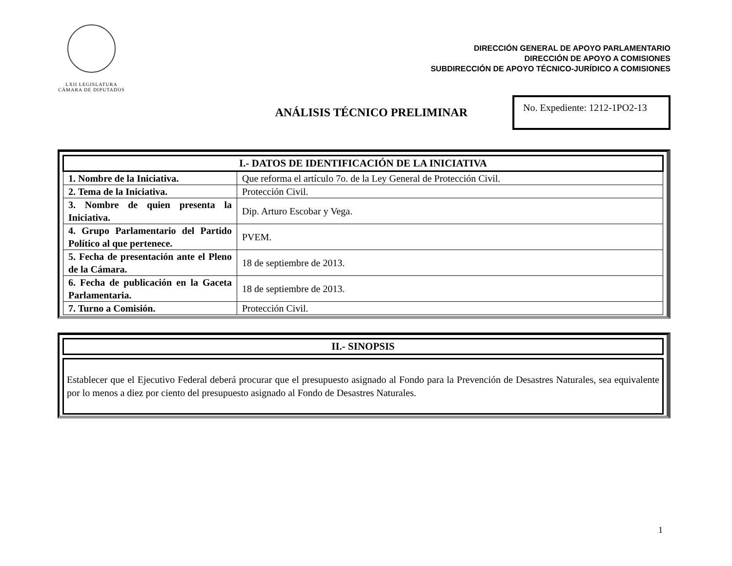LXII LEGISLATURA
CÁMARA DE DIPUTADOS
DIRECCIÓN GENERAL DE APOYO PARLAMENTARIO
DIRECCIÓN DE APOYO A COMISIONES
SUBDIRECCIÓN DE APOYO TÉCNICO-JURÍDICO A COMISIONES
ANÁLISIS TÉCNICO PRELIMINAR
No. Expediente: 1212-1PO2-13
| I.- DATOS DE IDENTIFICACIÓN DE LA INICIATIVA | |
| --- | --- |
| 1. Nombre de la Iniciativa. | Que reforma el artículo 7o. de la Ley General de Protección Civil. |
| 2. Tema de la Iniciativa. | Protección Civil. |
| 3. Nombre de quien presenta la Iniciativa. | Dip. Arturo Escobar y Vega. |
| 4. Grupo Parlamentario del Partido Político al que pertenece. | PVEM. |
| 5. Fecha de presentación ante el Pleno de la Cámara. | 18 de septiembre de 2013. |
| 6. Fecha de publicación en la Gaceta Parlamentaria. | 18 de septiembre de 2013. |
| 7. Turno a Comisión. | Protección Civil. |
| II.- SINOPSIS |
| --- |
Establecer que el Ejecutivo Federal deberá procurar que el presupuesto asignado al Fondo para la Prevención de Desastres Naturales, sea equivalente por lo menos a diez por ciento del presupuesto asignado al Fondo de Desastres Naturales.
1